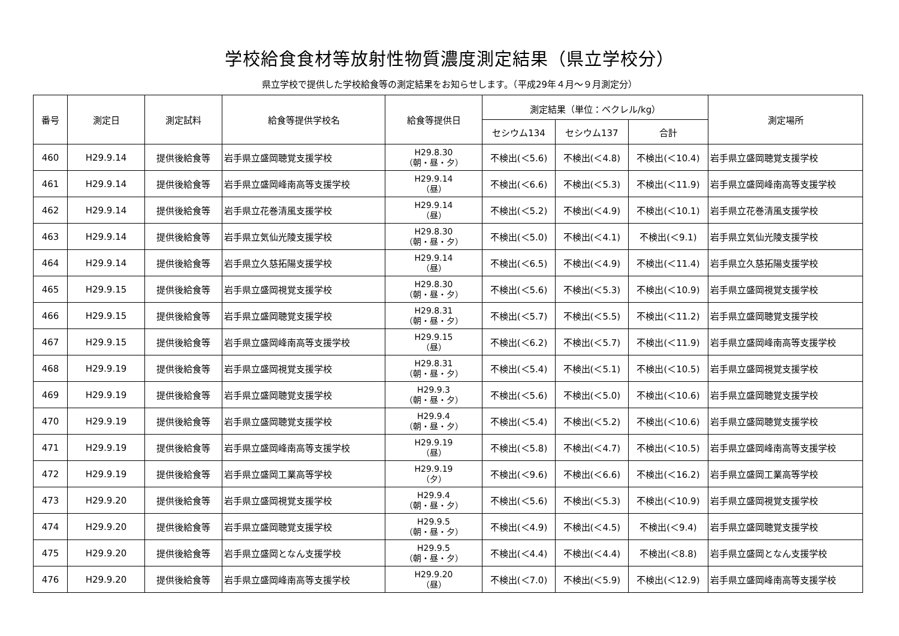学校給食食材等放射性物質濃度測定結果（県立学校分）
県立学校で提供した学校給食等の測定結果をお知らせします。（平成29年４月～９月測定分）
| 番号 | 測定日 | 測定試料 | 給食等提供学校名 | 給食等提供日 | 測定結果（単位：ベクレル/kg） | | | 測定場所 |
| --- | --- | --- | --- | --- | --- | --- | --- | --- |
| | | | | | セシウム134 | セシウム137 | 合計 | |
| 460 | H29.9.14 | 提供後給食等 | 岩手県立盛岡聴覚支援学校 | H29.8.30 （朝・昼・夕） | 不検出(＜5.6) | 不検出(＜4.8) | 不検出(＜10.4) | 岩手県立盛岡聴覚支援学校 |
| 461 | H29.9.14 | 提供後給食等 | 岩手県立盛岡峰南高等支援学校 | H29.9.14 （昼） | 不検出(＜6.6) | 不検出(＜5.3) | 不検出(＜11.9) | 岩手県立盛岡峰南高等支援学校 |
| 462 | H29.9.14 | 提供後給食等 | 岩手県立花巻清風支援学校 | H29.9.14 （昼） | 不検出(＜5.2) | 不検出(＜4.9) | 不検出(＜10.1) | 岩手県立花巻清風支援学校 |
| 463 | H29.9.14 | 提供後給食等 | 岩手県立気仙光陵支援学校 | H29.8.30 （朝・昼・夕） | 不検出(＜5.0) | 不検出(＜4.1) | 不検出(＜9.1) | 岩手県立気仙光陵支援学校 |
| 464 | H29.9.14 | 提供後給食等 | 岩手県立久慈拓陽支援学校 | H29.9.14 （昼） | 不検出(＜6.5) | 不検出(＜4.9) | 不検出(＜11.4) | 岩手県立久慈拓陽支援学校 |
| 465 | H29.9.15 | 提供後給食等 | 岩手県立盛岡視覚支援学校 | H29.8.30 （朝・昼・夕） | 不検出(＜5.6) | 不検出(＜5.3) | 不検出(＜10.9) | 岩手県立盛岡視覚支援学校 |
| 466 | H29.9.15 | 提供後給食等 | 岩手県立盛岡聴覚支援学校 | H29.8.31 （朝・昼・夕） | 不検出(＜5.7) | 不検出(＜5.5) | 不検出(＜11.2) | 岩手県立盛岡聴覚支援学校 |
| 467 | H29.9.15 | 提供後給食等 | 岩手県立盛岡峰南高等支援学校 | H29.9.15 （昼） | 不検出(＜6.2) | 不検出(＜5.7) | 不検出(＜11.9) | 岩手県立盛岡峰南高等支援学校 |
| 468 | H29.9.19 | 提供後給食等 | 岩手県立盛岡視覚支援学校 | H29.8.31 （朝・昼・夕） | 不検出(＜5.4) | 不検出(＜5.1) | 不検出(＜10.5) | 岩手県立盛岡視覚支援学校 |
| 469 | H29.9.19 | 提供後給食等 | 岩手県立盛岡聴覚支援学校 | H29.9.3 （朝・昼・夕） | 不検出(＜5.6) | 不検出(＜5.0) | 不検出(＜10.6) | 岩手県立盛岡聴覚支援学校 |
| 470 | H29.9.19 | 提供後給食等 | 岩手県立盛岡聴覚支援学校 | H29.9.4 （朝・昼・夕） | 不検出(＜5.4) | 不検出(＜5.2) | 不検出(＜10.6) | 岩手県立盛岡聴覚支援学校 |
| 471 | H29.9.19 | 提供後給食等 | 岩手県立盛岡峰南高等支援学校 | H29.9.19 （昼） | 不検出(＜5.8) | 不検出(＜4.7) | 不検出(＜10.5) | 岩手県立盛岡峰南高等支援学校 |
| 472 | H29.9.19 | 提供後給食等 | 岩手県立盛岡工業高等学校 | H29.9.19 （夕） | 不検出(＜9.6) | 不検出(＜6.6) | 不検出(＜16.2) | 岩手県立盛岡工業高等学校 |
| 473 | H29.9.20 | 提供後給食等 | 岩手県立盛岡視覚支援学校 | H29.9.4 （朝・昼・夕） | 不検出(＜5.6) | 不検出(＜5.3) | 不検出(＜10.9) | 岩手県立盛岡視覚支援学校 |
| 474 | H29.9.20 | 提供後給食等 | 岩手県立盛岡聴覚支援学校 | H29.9.5 （朝・昼・夕） | 不検出(＜4.9) | 不検出(＜4.5) | 不検出(＜9.4) | 岩手県立盛岡聴覚支援学校 |
| 475 | H29.9.20 | 提供後給食等 | 岩手県立盛岡となん支援学校 | H29.9.5 （朝・昼・夕） | 不検出(＜4.4) | 不検出(＜4.4) | 不検出(＜8.8) | 岩手県立盛岡となん支援学校 |
| 476 | H29.9.20 | 提供後給食等 | 岩手県立盛岡峰南高等支援学校 | H29.9.20 （昼） | 不検出(＜7.0) | 不検出(＜5.9) | 不検出(＜12.9) | 岩手県立盛岡峰南高等支援学校 |